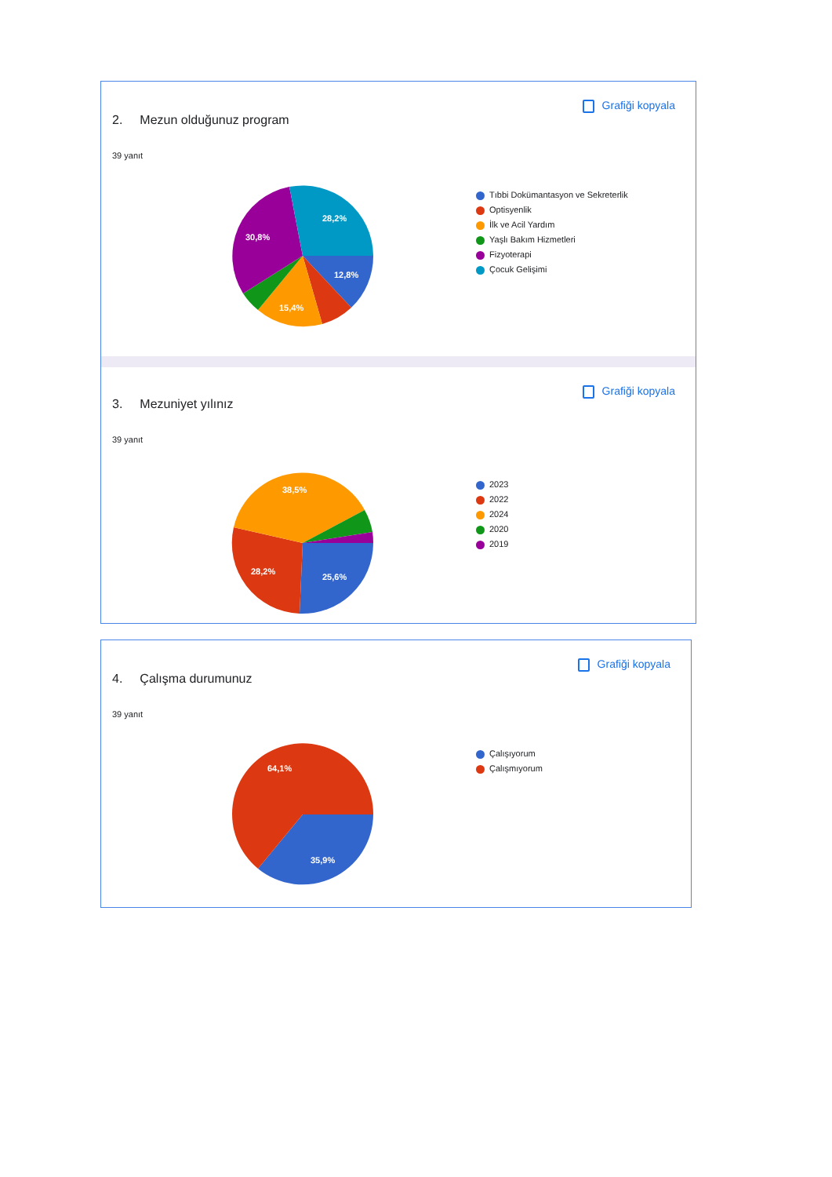2. Mezun olduğunuz program
Grafiği kopyala
39 yanıt
28,2%
30,8%
12,8%
15,4%
Tıbbi Dokümantasyon ve Sekreterlik
Optisyenlik
İlk ve Acil Yardım
Yaşlı Bakım Hizmetleri
Fizyoterapi
Çocuk Gelişimi
3. Mezuniyet yılınız
Grafiği kopyala
39 yanıt
38,5%
28,2%
25,6%
2023
2022
2024
2020
2019
4. Çalışma durumunuz
Grafiği kopyala
39 yanıt
64,1%
35,9%
Çalışıyorum
Çalışmıyorum